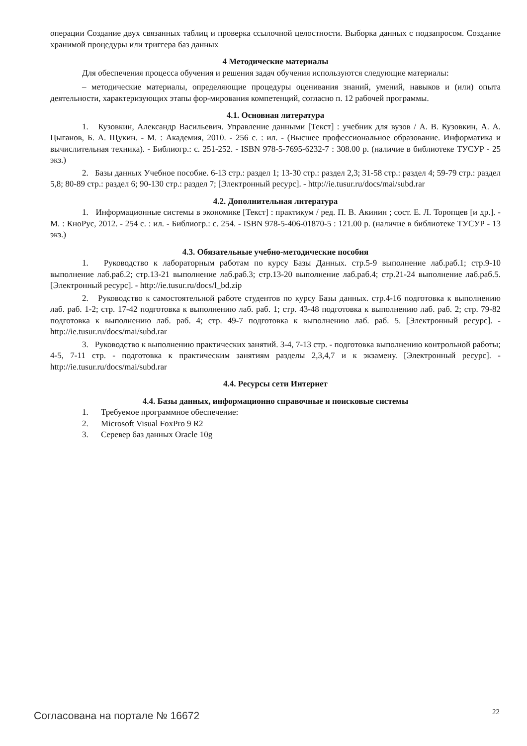операции Создание двух связанных таблиц и проверка ссылочной целостности. Выборка данных с подзапросом. Создание хранимой процедуры или триггера баз данных
4 Методические материалы
Для обеспечения процесса обучения и решения задач обучения используются следующие материалы:
– методические материалы, определяющие процедуры оценивания знаний, умений, навыков и (или) опыта деятельности, характеризующих этапы фор-мирования компетенций, согласно п. 12 рабочей программы.
4.1. Основная литература
1. Кузовкин, Александр Васильевич. Управление данными [Текст] : учебник для вузов / А. В. Кузовкин, А. А. Цыганов, Б. А. Щукин. - М. : Академия, 2010. - 256 с. : ил. - (Высшее профессиональное образование. Информатика и вычислительная техника). - Библиогр.: с. 251-252. - ISBN 978-5-7695-6232-7 : 308.00 р. (наличие в библиотеке ТУСУР - 25 экз.)
2. Базы данных Учебное пособие. 6-13 стр.: раздел 1; 13-30 стр.: раздел 2,3; 31-58 стр.: раздел 4; 59-79 стр.: раздел 5,8; 80-89 стр.: раздел 6; 90-130 стр.: раздел 7; [Электронный ресурс]. - http://ie.tusur.ru/docs/mai/subd.rar
4.2. Дополнительная литература
1. Информационные системы в экономике [Текст] : практикум / ред. П. В. Акинин ; сост. Е. Л. Торопцев [и др.]. - М. : КноРус, 2012. - 254 с. : ил. - Библиогр.: с. 254. - ISBN 978-5-406-01870-5 : 121.00 р. (наличие в библиотеке ТУСУР - 13 экз.)
4.3. Обязательные учебно-методические пособия
1. Руководство к лабораторным работам по курсу Базы Данных. стр.5-9 выполнение лаб.раб.1; стр.9-10 выполнение лаб.раб.2; стр.13-21 выполнение лаб.раб.3; стр.13-20 выполнение лаб.раб.4; стр.21-24 выполнение лаб.раб.5. [Электронный ресурс]. - http://ie.tusur.ru/docs/l_bd.zip
2. Руководство к самостоятельной работе студентов по курсу Базы данных. стр.4-16 подготовка к выполнению лаб. раб. 1-2; стр. 17-42 подготовка к выполнению лаб. раб. 1; стр. 43-48 подготовка к выполнению лаб. раб. 2; стр. 79-82 подготовка к выполнению лаб. раб. 4; стр. 49-7 подготовка к выполнению лаб. раб. 5. [Электронный ресурс]. - http://ie.tusur.ru/docs/mai/subd.rar
3. Руководство к выполнению практических занятий. 3-4, 7-13 стр. - подготовка выполнению контрольной работы; 4-5, 7-11 стр. - подготовка к практическим занятиям разделы 2,3,4,7 и к экзамену. [Электронный ресурс]. - http://ie.tusur.ru/docs/mai/subd.rar
4.4. Ресурсы сети Интернет
4.4. Базы данных, информационно справочные и поисковые системы
1. Требуемое программное обеспечение:
2. Microsoft Visual FoxPro 9 R2
3. Серевер баз данных Oracle 10g
Согласована на портале № 16672 22